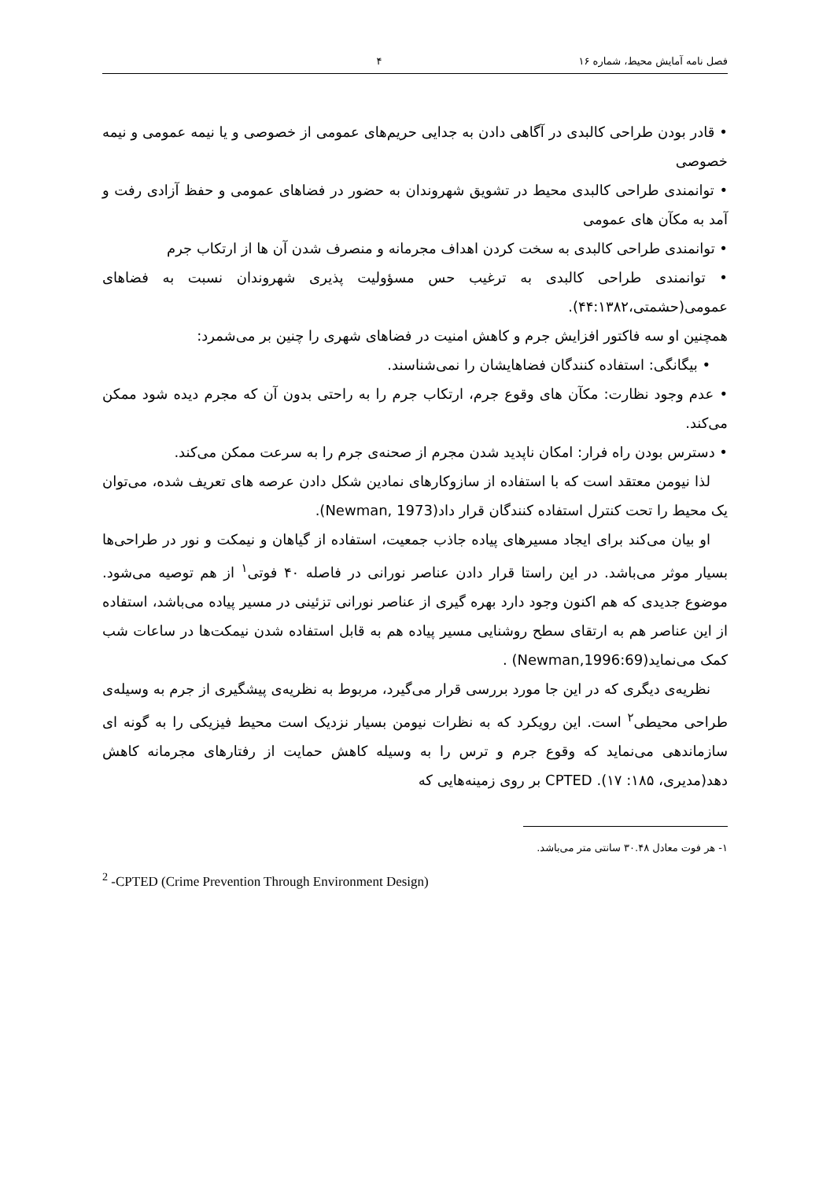فصل نامه آمایش محیط، شماره ۱۶ ۴
• قادر بودن طراحی کالبدی در آگاهی دادن به جدایی حریم‌های عمومی از خصوصی و یا نیمه عمومی و نیمه خصوصی
• توانمندی طراحی کالبدی محیط در تشویق شهروندان به حضور در فضاهای عمومی و حفظ آزادی رفت و آمد به مکآن های عمومی
• توانمندی طراحی کالبدی به سخت کردن اهداف مجرمانه و منصرف شدن آن ها از ارتکاب جرم
• توانمندی طراحی کالبدی به ترغیب حس مسؤولیت پذیری شهروندان نسبت به فضاهای عمومی(حشمتی،۴۴:۱۳۸۲).
همچنین او سه فاکتور افزایش جرم و کاهش امنیت در فضاهای شهری را چنین بر می‌شمرد:
• بیگانگی: استفاده کنندگان فضاهایشان را نمی‌شناسند.
• عدم وجود نظارت: مکآن های وقوع جرم، ارتکاب جرم را به راحتی بدون آن که مجرم دیده شود ممکن می‌کند.
• دسترس بودن راه فرار: امکان ناپدید شدن مجرم از صحنه‌ی جرم را به سرعت ممکن می‌کند.
لذا نیومن معتقد است که با استفاده از سازوکارهای نمادین شکل دادن عرصه های تعریف شده، می‌توان یک محیط را تحت کنترل استفاده کنندگان قرار داد(Newman, 1973).
او بیان می‌کند برای ایجاد مسیرهای پیاده جاذب جمعیت، استفاده از گیاهان و نیمکت و نور در طراحی‌ها بسیار موثر می‌باشد. در این راستا قرار دادن عناصر نورانی در فاصله ۴۰ فوتی<sup>۱</sup> از هم توصیه می‌شود. موضوع جدیدی که هم اکنون وجود دارد بهره گیری از عناصر نورانی تزئینی در مسیر پیاده می‌باشد، استفاده از این عناصر هم به ارتقای سطح روشنایی مسیر پیاده هم به قابل استفاده شدن نیمکت‌ها در ساعات شب کمک می‌نماید(Newman,1996:69) .
نظریه‌ی دیگری که در این جا مورد بررسی قرار می‌گیرد، مربوط به نظریه‌ی پیشگیری از جرم به وسیله‌ی طراحی محیطی<sup>۲</sup> است. این رویکرد که به نظرات نیومن بسیار نزدیک است محیط فیزیکی را به گونه ای سازماندهی می‌نماید که وقوع جرم و ترس را به وسیله کاهش حمایت از رفتارهای مجرمانه کاهش دهد(مدیری، ۱۸۵: ۱۷). CPTED بر روی زمینه‌هایی که
۱- هر فوت معادل ۳۰.۴۸ سانتی متر می‌باشد.
<sup>2</sup> -CPTED (Crime Prevention Through Environment Design)